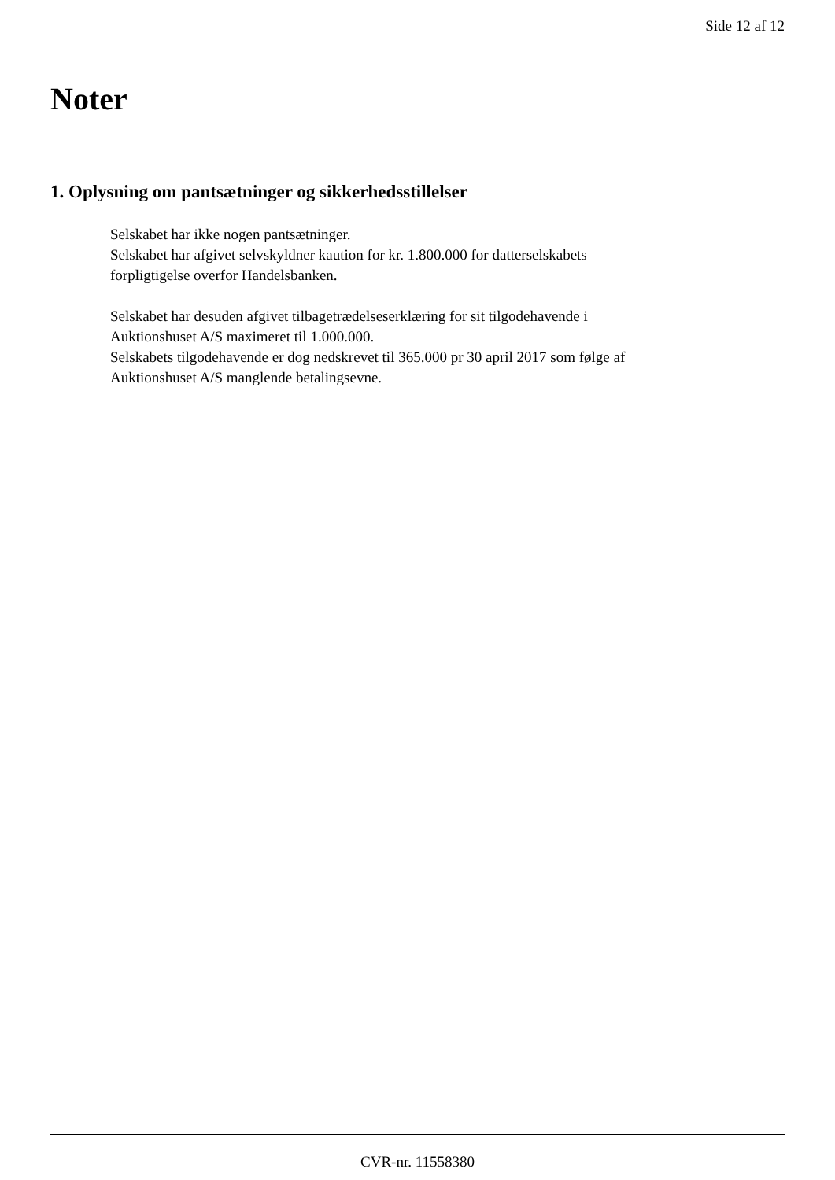Side 12 af 12
Noter
1. Oplysning om pantsætninger og sikkerhedsstillelser
Selskabet har ikke nogen pantsætninger.
Selskabet har afgivet selvskyldner kaution for kr. 1.800.000 for datterselskabets
forpligtigelse overfor Handelsbanken.
Selskabet har desuden afgivet tilbagetrædelseserklæring for sit tilgodehavende i
Auktionshuset A/S maximeret til 1.000.000.
Selskabets tilgodehavende er dog nedskrevet til 365.000 pr 30 april 2017 som følge af
Auktionshuset A/S manglende betalingsevne.
CVR-nr. 11558380